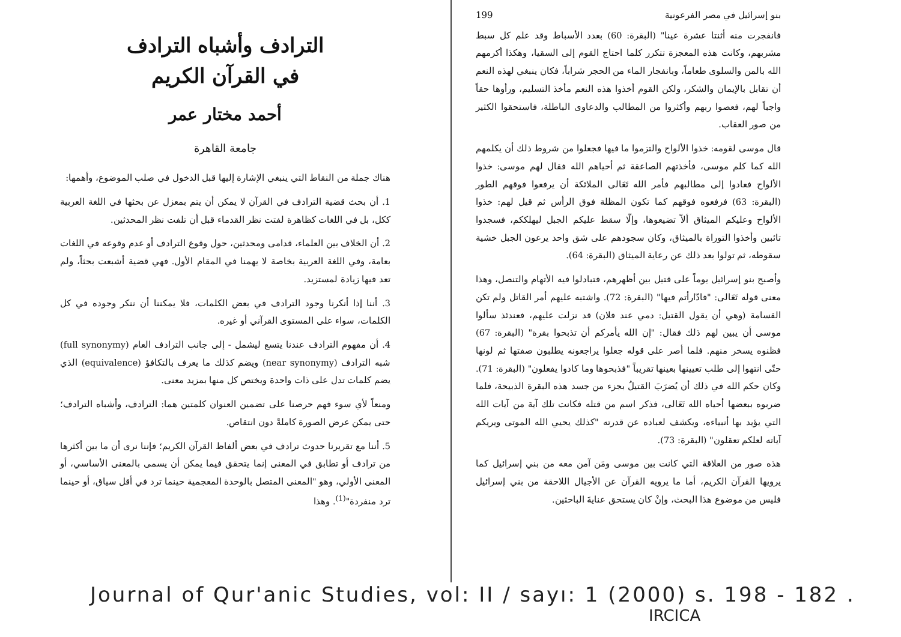بنو إسرائيل في مصر الفرعونية 199
فانفجرت منه أثنتا عشرة عينا" (البقرة: 60) بعدد الأسباط وقد علم كل سبط مشربهم، وكانت هذه المعجزة تتكرر كلما احتاج القوم إلى السقيا، وهكذا أكرمهم الله بالمن والسلوى طعاماً، وبانفجار الماء من الحجر شراباً، فكان ينبغي لهذه النعم أن تقابل بالإيمان والشكر، ولكن القوم أخذوا هذه النعم مأخذ التسليم، ورأوها حقاً واجباً لهم، فعصوا ربهم وأكثروا من المطالب والدعاوى الباطلة، فاستحقوا الكثير من صور العقاب.
قال موسى لقومه: خذوا الألواح والتزموا ما فيها فجعلوا من شروط ذلك أن يكلمهم الله كما كلم موسى، فأخذتهم الصاعقة ثم أحياهم الله فقال لهم موسى: خذوا الألواح فعادوا إلى مطالبهم فأمر الله تَعَالى الملائكة أن يرفعوا فوقهم الطور (البقرة: 63) فرفعوه فوقهم كما تكون المظلة فوق الرأس ثم قيل لهم: خذوا الألواح وعليكم الميثاق ألاّ تضيعوها، وإلّا سقط عليكم الجبل ليهلككم، فسجدوا تائبين وأخذوا التوراة بالميثاق، وكان سجودهم على شق واحد يرعون الجبل خشية سقوطه، ثم تولوا بعد ذلك عن رعاية الميثاق (البقرة: 64).
وأصبح بنو إسرائيل يوماً على قتيل بين أظهرهم، فتبادلوا فيه الأتهام والتنصل، وهذا معنى قوله تَعَالى: "فادّارأتم فيها" (البقرة: 72). واشتبه عليهم أمر القاتل ولم تكن القسامة (وهي أن يقول القتيل: دمي عند فلان) قد نزلت عليهم، فعندئذ سألوا موسى أن يبين لهم ذلك فقال: "إن الله يأمركم أن تذبحوا بقرة" (البقرة: 67) فظنوه يسخر منهم. فلما أصر على قوله جعلوا يراجعونه يطلبون صفتها ثم لونها حتّى انتهوا إلى طلب تعيينها بعينها تقريباً "فذبحوها وما كادوا يفعلون" (البقرة: 71). وكان حكم الله في ذلك أن يُضرَبَ القتيلُ بجزء من جسد هذه البقرة الذبيحة، فلما ضربوه ببعضها أحياه الله تَعَالى، فذكر اسم من قتله فكانت تلك آية من آيات الله التي يؤيد بها أنبياءه، ويكشف لعباده عن قدرته "كذلك يحيي الله الموتى ويريكم آياته لعلكم تعقلون" (البقرة: 73).
هذه صور من العلاقة التي كانت بين موسى ومَن آمن معه من بني إسرائيل كما يرويها القرآن الكريم، أما ما يرويه القرآن عن الأجيال اللاحقة من بني إسرائيل فليس من موضوع هذا البحث، وإنْ كان يستحق عنايةَ الباحثين.
الترادف وأشباه الترادف
في القرآن الكريم
أحمد مختار عمر
جامعة القاهرة
هناك جملة من النقاط التي ينبغي الإشارة إليها قبل الدخول في صلب الموضوع، وأهمها:
1. أن بحث قضية الترادف في القرآن لا يمكن أن يتم بمعزل عن بحثها في اللغة العربية ككل، بل في اللغات كظاهرة لفتت نظر القدماء قبل أن تلفت نظر المحدثين.
2. أن الخلاف بين العلماء، قدامى ومحدثين، حول وقوع الترادف أو عدم وقوعه في اللغات بعامة، وفي اللغة العربية بخاصة لا يهمنا في المقام الأول. فهي قضية أشبعت بحثاً، ولم تعد فيها زيادة لمستزيد.
3. أننا إذا أنكرنا وجود الترادف في بعض الكلمات، فلا يمكننا أن ننكر وجوده في كل الكلمات، سواء على المستوى القرآني أو غيره.
4. أن مفهوم الترادف عندنا يتسع ليشمل - إلى جانب الترادف العام (full synonymy) شبه الترادف (near synonymy) ويضم كذلك ما يعرف بالتكافؤ (equivalence) الذي يضم كلمات تدل على ذات واحدة ويختص كل منها بمزيد معنى.
ومنعاً لأي سوء فهم حرصنا على تضمين العنوان كلمتين هما: الترادف، وأشباه الترادف؛ حتى يمكن عرض الصورة كاملةً دون انتقاص.
5. أننا مع تقريرنا حدوث ترادف في بعض ألفاظ القرآن الكريم؛ فإننا نرى أن ما بين أكثرها من ترادف أو تطابق في المعنى إنما يتحقق فيما يمكن أن يسمى بالمعنى الأساسي، أو المعنى الأولي، وهو "المعنى المتصل بالوحدة المعجمية حينما ترد في أقل سياق، أو حينما ترد منفردة"<sup>(1)</sup>. وهذا
Journal of Qur'anic Studies, vol: II / sayı: 1 (2000) s. 198 - 182 .
IRCICA